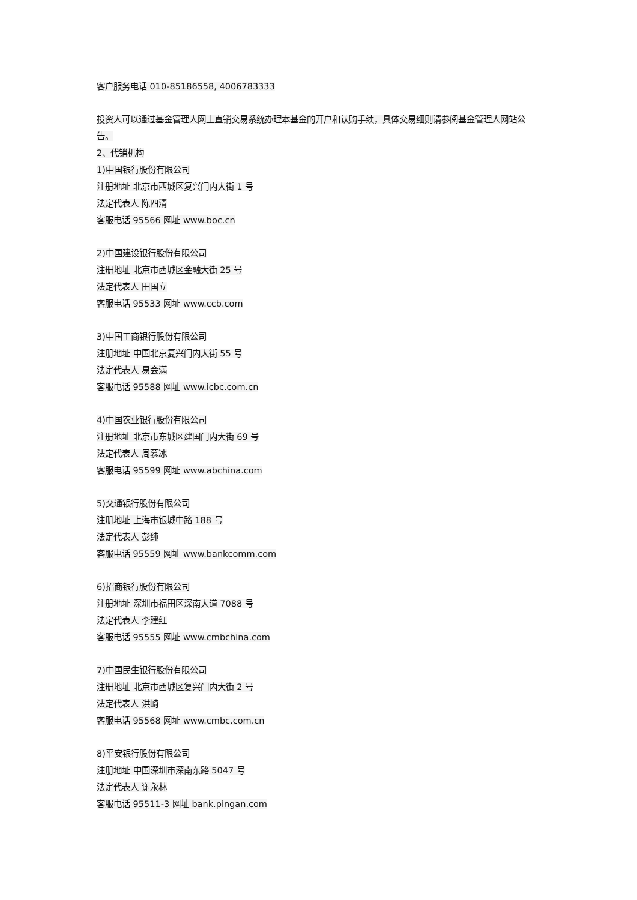客户服务电话 010-85186558, 4006783333
投资人可以通过基金管理人网上直销交易系统办理本基金的开户和认购手续，具体交易细则请参阅基金管理人网站公告。
2、代销机构
1)中国银行股份有限公司
注册地址 北京市西城区复兴门内大街 1 号
法定代表人 陈四清
客服电话 95566 网址 www.boc.cn
2)中国建设银行股份有限公司
注册地址 北京市西城区金融大街 25 号
法定代表人 田国立
客服电话 95533 网址 www.ccb.com
3)中国工商银行股份有限公司
注册地址 中国北京复兴门内大街 55 号
法定代表人 易会满
客服电话 95588 网址 www.icbc.com.cn
4)中国农业银行股份有限公司
注册地址 北京市东城区建国门内大街 69 号
法定代表人 周慕冰
客服电话 95599 网址 www.abchina.com
5)交通银行股份有限公司
注册地址 上海市银城中路 188 号
法定代表人 彭纯
客服电话 95559 网址 www.bankcomm.com
6)招商银行股份有限公司
注册地址 深圳市福田区深南大道 7088 号
法定代表人 李建红
客服电话 95555 网址 www.cmbchina.com
7)中国民生银行股份有限公司
注册地址 北京市西城区复兴门内大街 2 号
法定代表人 洪崎
客服电话 95568 网址 www.cmbc.com.cn
8)平安银行股份有限公司
注册地址 中国深圳市深南东路 5047 号
法定代表人 谢永林
客服电话 95511-3 网址 bank.pingan.com